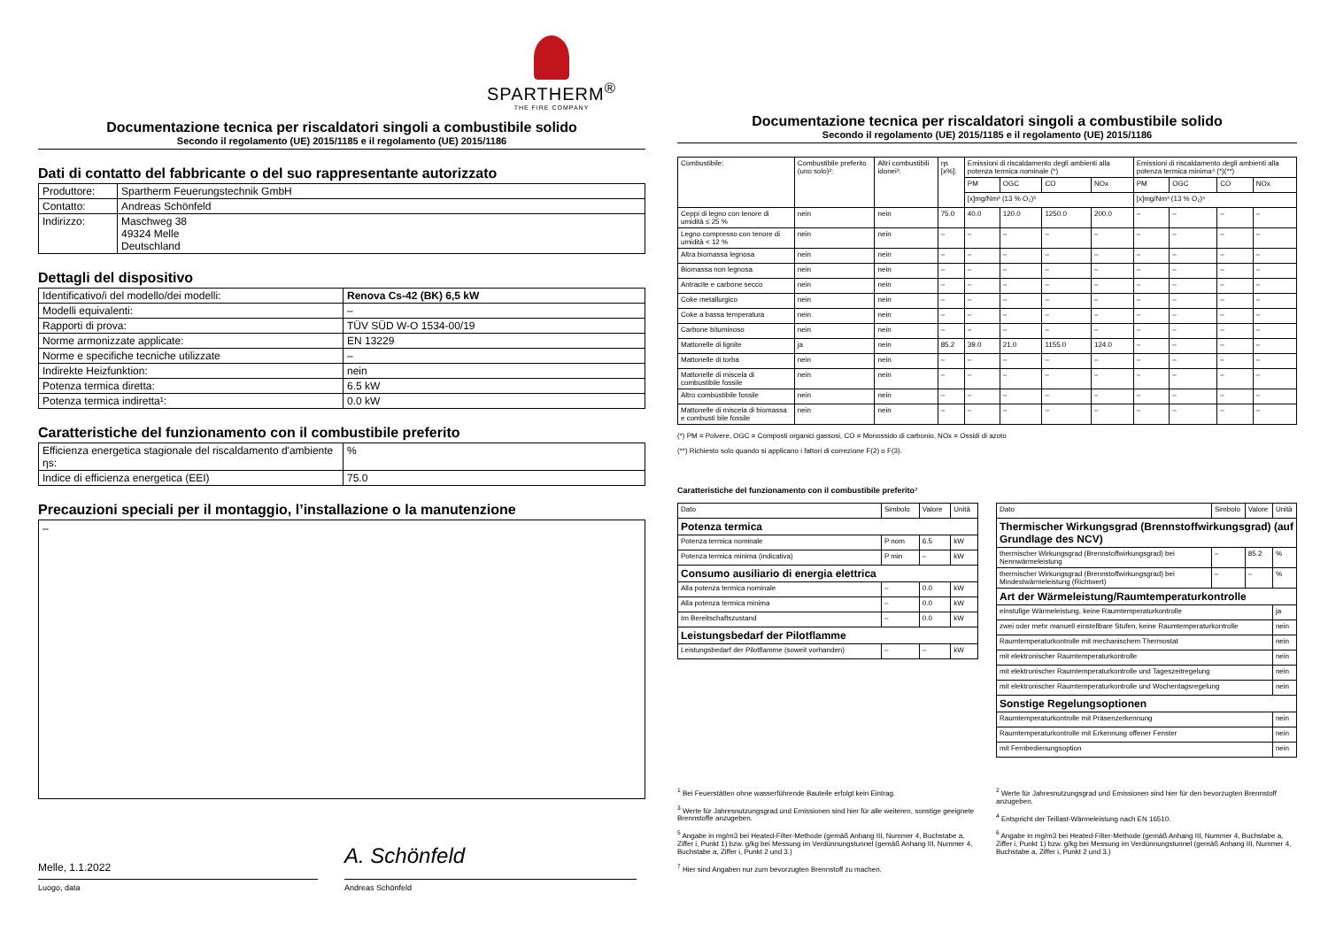SPARTHERM<sup>®</sup>
THE FIRE COMPANY
Documentazione tecnica per riscaldatori singoli a combustibile solido
Secondo il regolamento (UE) 2015/1185 e il regolamento (UE) 2015/1186
Dati di contatto del fabbricante o del suo rappresentante autorizzato
| Produttore: | Spartherm Feuerungstechnik GmbH |
| Contatto: | Andreas Schönfeld |
| Indirizzo: | Maschweg 38 49324 Melle Deutschland |
Dettagli del dispositivo
| Identificativo/i del modello/dei modelli: | Renova Cs-42 (BK) 6,5 kW |
| Modelli equivalenti: | – |
| Rapporti di prova: | TÜV SÜD W-O 1534-00/19 |
| Norme armonizzate applicate: | EN 13229 |
| Norme e specifiche tecniche utilizzate | – |
| Indirekte Heizfunktion: | nein |
| Potenza termica diretta: | 6.5 kW |
| Potenza termica indiretta¹: | 0.0 kW |
Caratteristiche del funzionamento con il combustibile preferito
| Efficienza energetica stagionale del riscaldamento d'ambiente ηs: | % |
| Indice di efficienza energetica (EEI) | 75.0 |
Precauzioni speciali per il montaggio, l’installazione o la manutenzione
–
Melle, 1.1.2022
A. Schönfeld
Luogo, data Andreas Schönfeld
Documentazione tecnica per riscaldatori singoli a combustibile solido
Secondo il regolamento (UE) 2015/1185 e il regolamento (UE) 2015/1186
| Combustibile: | Combustibile preferito (uno solo)²: | Altri combustibili idonei³: | ηs [x%]: | Emissioni di riscaldamento degli ambienti alla potenza termica nominale (*) | | | | Emissioni di riscaldamento degli ambienti alla potenza termica minima⁴ (*)(**) | | | |
| --- | --- | --- | --- | --- | --- | --- | --- | --- | --- | --- | --- |
| | | | | PM | OGC | CO | NOx | PM | OGC | CO | NOx |
| | | | | [x]mg/Nm³ (13 % O₂)⁵ | | | | [x]mg/Nm³ (13 % O₂)⁶ | | | |
| Ceppi di legno con tenore di umidità ≤ 25 % | nein | nein | 75.0 | 40.0 | 120.0 | 1250.0 | 200.0 | – | – | – | – |
| Legno compresso con tenore di umidità < 12 % | nein | nein | – | – | – | – | – | – | – | – | – |
| Altra biomassa legnosa | nein | nein | – | – | – | – | – | – | – | – | – |
| Biomassa non legnosa | nein | nein | – | – | – | – | – | – | – | – | – |
| Antracite e carbone secco | nein | nein | – | – | – | – | – | – | – | – | – |
| Coke metallurgico | nein | nein | – | – | – | – | – | – | – | – | – |
| Coke a bassa temperatura | nein | nein | – | – | – | – | – | – | – | – | – |
| Carbone bituminoso | nein | nein | – | – | – | – | – | – | – | – | – |
| Mattonelle di lignite | ja | nein | 85.2 | 39.0 | 21.0 | 1155.0 | 124.0 | – | – | – | – |
| Mattonelle di torba | nein | nein | – | – | – | – | – | – | – | – | – |
| Mattonelle di miscela di combustibile fossile | nein | nein | – | – | – | – | – | – | – | – | – |
| Altro combustibile fossile | nein | nein | – | – | – | – | – | – | – | – | – |
| Mattonelle di miscela di biomassa e combusti bile fossile | nein | nein | – | – | – | – | – | – | – | – | – |
(*) PM = Polvere, OGC = Composti organici gassosi, CO = Monossido di carbonio, NOx = Ossidi di azoto
(**) Richiesto solo quando si applicano i fattori di correzione F(2) o F(3).
Caratteristiche del funzionamento con il combustibile preferito⁷
| Dato | Simbolo | Valore | Unità |
| Potenza termica | | | |
| Potenza termica nominale | P nom | 6.5 | kW |
| Potenza termica minima (indicativa) | P min | – | kW |
| Consumo ausiliario di energia elettrica | | | |
| Alla potenza termica nominale | – | 0.0 | kW |
| Alla potenza termica minima | – | 0.0 | kW |
| Im Bereitschaftszustand | – | 0.0 | kW |
| Leistungsbedarf der Pilotflamme | | | |
| Leistungsbedarf der Pilotflamme (soweit vorhanden) | – | – | kW |
| Dato | Simbolo | Valore | Unità |
| Thermischer Wirkungsgrad (Brennstoffwirkungsgrad) (auf Grundlage des NCV) | | | |
| thermischer Wirkungsgrad (Brennstoffwirkungsgrad) bei Nennwärmeleistung | – | 85.2 | % |
| thermischer Wirkungsgrad (Brennstoffwirkungsgrad) bei Mindestwärmeleistung (Richtwert) | – | – | % |
| Art der Wärmeleistung/Raumtemperaturkontrolle | | | |
| einstufige Wärmeleistung, keine Raumtemperaturkontrolle | | | ja |
| zwei oder mehr manuell einstellbare Stufen, keine Raumtemperaturkontrolle | | | nein |
| Raumtemperaturkontrolle mit mechanischem Thermostat | | | nein |
| mit elektronischer Raumtemperaturkontrolle | | | nein |
| mit elektronischer Raumtemperaturkontrolle und Tageszeitregelung | | | nein |
| mit elektronischer Raumtemperaturkontrolle und Wochentagsregelung | | | nein |
| Sonstige Regelungsoptionen | | | |
| Raumtemperaturkontrolle mit Präsenzerkennung | | | nein |
| Raumtemperaturkontrolle mit Erkennung offener Fenster | | | nein |
| mit Fernbedienungsoption | | | nein |
<sup>1</sup> Bei Feuerstätten ohne wasserführende Bauteile erfolgt kein Eintrag.
<sup>3</sup> Werte für Jahresnutzungsgrad und Emissionen sind hier für alle weiteren, sonstige geeignete Brennstoffe anzugeben.
<sup>5</sup> Angabe in mg/m3 bei Heated-Filter-Methode (gemäß Anhang III, Nummer 4, Buchstabe a, Ziffer i, Punkt 1) bzw. g/kg bei Messung im Verdünnungstunnel (gemäß Anhang III, Nummer 4, Buchstabe a, Ziffer i, Punkt 2 und 3.)
<sup>7</sup> Hier sind Angaben nur zum bevorzugten Brennstoff zu machen.
<sup>2</sup> Werte für Jahresnutzungsgrad und Emissionen sind hier für den bevorzugten Brennstoff anzugeben.
<sup>4</sup> Entspricht der Teillast-Wärmeleistung nach EN 16510.
<sup>6</sup> Angabe in mg/m3 bei Heated-Filter-Methode (gemäß Anhang III, Nummer 4, Buchstabe a, Ziffer i, Punkt 1) bzw. g/kg bei Messung im Verdünnungstunnel (gemäß Anhang III, Nummer 4, Buchstabe a, Ziffer i, Punkt 2 und 3.)